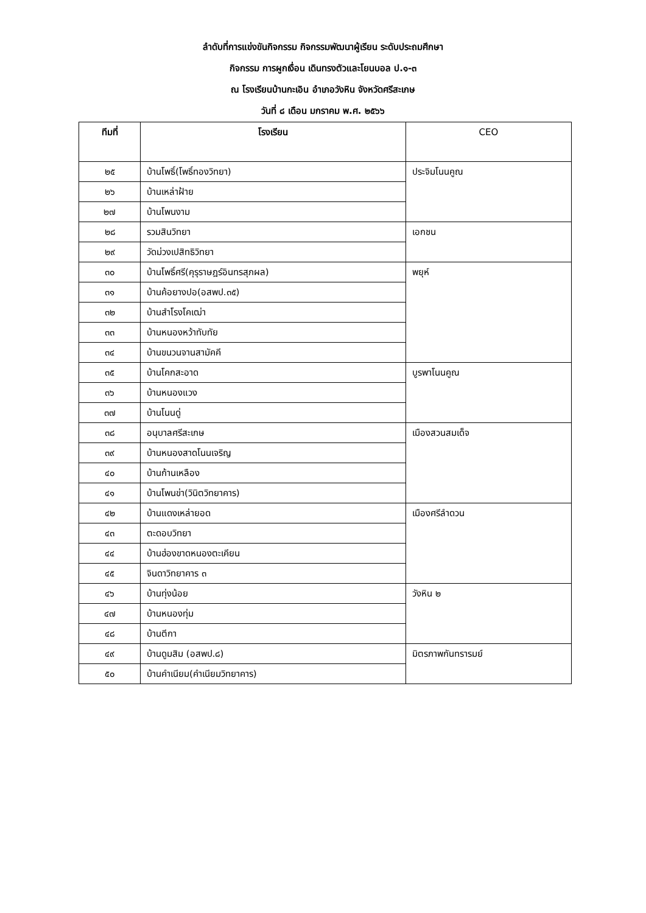ลำดับที่การแข่งขันกิจกรรม กิจกรรมพัฒนาผู้เรียน ระดับประถมศึกษา
กิจกรรม การผูกเงื่อน เดินทรงตัวและโยนบอล ป.๑-๓
ณ โรงเรียนบ้านกะเอิน อำเภอวังหิน จังหวัดศรีสะเกษ
วันที่ ๘ เดือน มกราคม พ.ศ. ๒๕๖๖
| ทีมที่ | โรงเรียน | CEO |
| --- | --- | --- |
| ๒๕ | บ้านโพธิ์(โพธิ์ทองวิทยา) | ประจิมโนนคูณ |
| ๒๖ | บ้านเหล่าฝ้าย | |
| ๒๗ | บ้านโพนงาม | |
| ๒๘ | รวมสินวิทยา | เอกชน |
| ๒๙ | วัดม่วงเปสิทธิวิทยา | |
| ๓๐ | บ้านโพธิ์ศรี(คุรุราษฎร์อินทรสุภผล) | พยุห์ |
| ๓๑ | บ้านค้อยางปอ(อสพป.๓๕) | |
| ๓๒ | บ้านสำโรงโคเฒ่า | |
| ๓๓ | บ้านหนองหว้าทับทัย | |
| ๓๔ | บ้านขนวนจานสามัคคี | |
| ๓๕ | บ้านโคกสะอาด | บูรพาโนนคูณ |
| ๓๖ | บ้านหนองแวง | |
| ๓๗ | บ้านโนนดู่ | |
| ๓๘ | อนุบาลศรีสะเกษ | เมืองสวนสมเด็จ |
| ๓๙ | บ้านหนองสาดโนนเจริญ | |
| ๔๐ | บ้านก้านเหลือง | |
| ๔๑ | บ้านโพนข่า(วินิตวิทยาคาร) | |
| ๔๒ | บ้านแดงเหล่ายอด | เมืองศรีลำดวน |
| ๔๓ | ตะดอบวิทยา | |
| ๔๔ | บ้านฮ่องขาดหนองตะเคียน | |
| ๔๕ | จินดาวิทยาคาร ๓ | |
| ๔๖ | บ้านทุ่งน้อย | วังหิน ๒ |
| ๔๗ | บ้านหนองทุ่ม | |
| ๔๘ | บ้านตีกา | |
| ๔๙ | บ้านดูมสิม (อสพป.๘) | มิตรภาพกันทรารมย์ |
| ๕๐ | บ้านคำเนียม(คำเนียมวิทยาคาร) | |